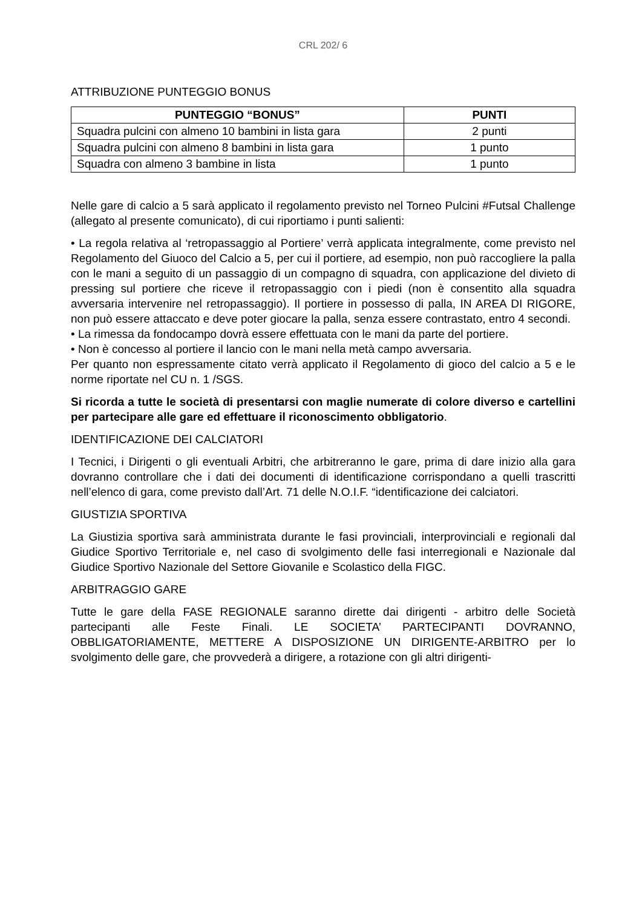CRL 202/ 6
ATTRIBUZIONE PUNTEGGIO BONUS
| PUNTEGGIO “BONUS” | PUNTI |
| --- | --- |
| Squadra pulcini con almeno 10 bambini in lista gara | 2 punti |
| Squadra pulcini con almeno 8 bambini in lista gara | 1 punto |
| Squadra con almeno 3 bambine in lista | 1 punto |
Nelle gare di calcio a 5 sarà applicato il regolamento previsto nel Torneo Pulcini #Futsal Challenge (allegato al presente comunicato), di cui riportiamo i punti salienti:
• La regola relativa al ‘retropassaggio al Portiere’ verrà applicata integralmente, come previsto nel Regolamento del Giuoco del Calcio a 5, per cui il portiere, ad esempio, non può raccogliere la palla con le mani a seguito di un passaggio di un compagno di squadra, con applicazione del divieto di pressing sul portiere che riceve il retropassaggio con i piedi (non è consentito alla squadra avversaria intervenire nel retropassaggio). Il portiere in possesso di palla, IN AREA DI RIGORE, non può essere attaccato e deve poter giocare la palla, senza essere contrastato, entro 4 secondi.
• La rimessa da fondocampo dovrà essere effettuata con le mani da parte del portiere.
• Non è concesso al portiere il lancio con le mani nella metà campo avversaria.
Per quanto non espressamente citato verrà applicato il Regolamento di gioco del calcio a 5 e le norme riportate nel CU n. 1 /SGS.
Si ricorda a tutte le società di presentarsi con maglie numerate di colore diverso e cartellini per partecipare alle gare ed effettuare il riconoscimento obbligatorio.
IDENTIFICAZIONE DEI CALCIATORI
I Tecnici, i Dirigenti o gli eventuali Arbitri, che arbitreranno le gare, prima di dare inizio alla gara dovranno controllare che i dati dei documenti di identificazione corrispondano a quelli trascritti nell’elenco di gara, come previsto dall’Art. 71 delle N.O.I.F. “identificazione dei calciatori.
GIUSTIZIA SPORTIVA
La Giustizia sportiva sarà amministrata durante le fasi provinciali, interprovinciali e regionali dal Giudice Sportivo Territoriale e, nel caso di svolgimento delle fasi interregionali e Nazionale dal Giudice Sportivo Nazionale del Settore Giovanile e Scolastico della FIGC.
ARBITRAGGIO GARE
Tutte le gare della FASE REGIONALE saranno dirette dai dirigenti - arbitro delle Società partecipanti alle Feste Finali. LE SOCIETA’ PARTECIPANTI DOVRANNO, OBBLIGATORIAMENTE, METTERE A DISPOSIZIONE UN DIRIGENTE-ARBITRO per lo svolgimento delle gare, che provvederà a dirigere, a rotazione con gli altri dirigenti-